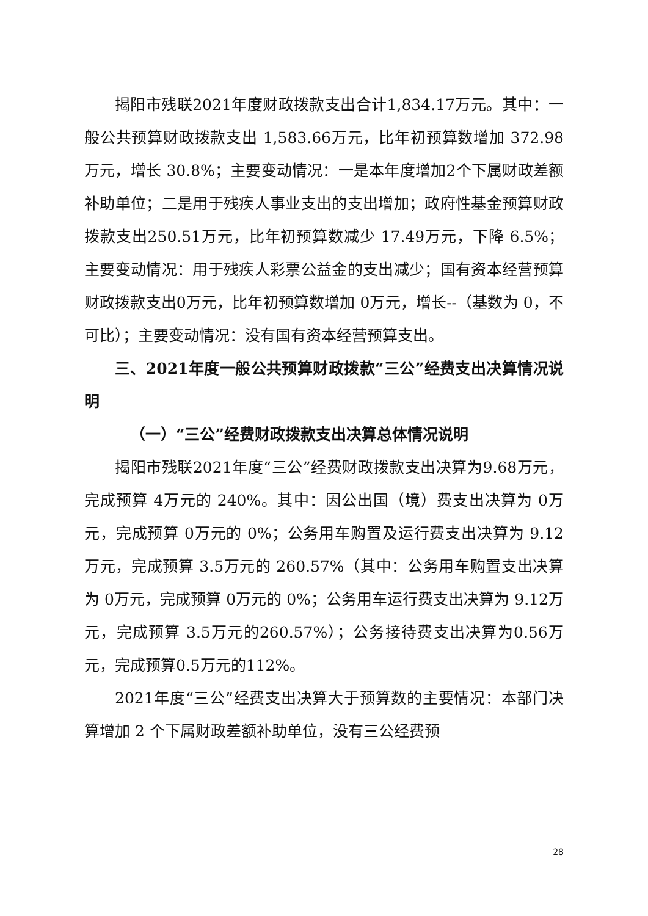揭阳市残联2021年度财政拨款支出合计1,834.17万元。其中：一般公共预算财政拨款支出 1,583.66万元，比年初预算数增加 372.98万元，增长 30.8%；主要变动情况：一是本年度增加2个下属财政差额补助单位；二是用于残疾人事业支出的支出增加；政府性基金预算财政拨款支出250.51万元，比年初预算数减少 17.49万元，下降 6.5%；主要变动情况：用于残疾人彩票公益金的支出减少；国有资本经营预算财政拨款支出0万元，比年初预算数增加 0万元，增长--（基数为 0，不可比）；主要变动情况：没有国有资本经营预算支出。
三、2021年度一般公共预算财政拨款“三公”经费支出决算情况说明
（一）“三公”经费财政拨款支出决算总体情况说明
揭阳市残联2021年度“三公”经费财政拨款支出决算为9.68万元，完成预算 4万元的 240%。其中：因公出国（境）费支出决算为 0万元，完成预算 0万元的 0%；公务用车购置及运行费支出决算为 9.12万元，完成预算 3.5万元的 260.57%（其中：公务用车购置支出决算为 0万元，完成预算 0万元的 0%；公务用车运行费支出决算为 9.12万元，完成预算 3.5万元的260.57%）；公务接待费支出决算为0.56万元，完成预算0.5万元的112%。
2021年度“三公”经费支出决算大于预算数的主要情况：本部门决算增加 2 个下属财政差额补助单位，没有三公经费预
28